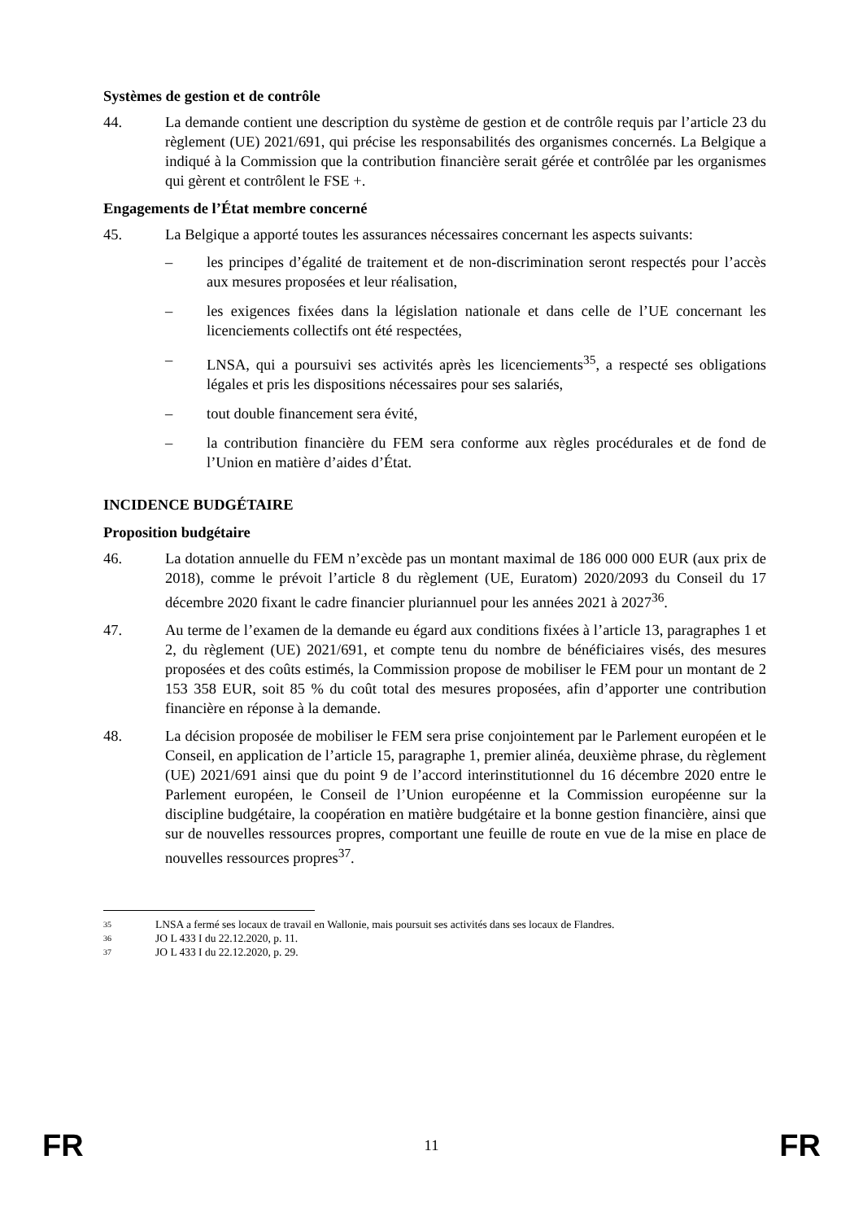Systèmes de gestion et de contrôle
44. La demande contient une description du système de gestion et de contrôle requis par l’article 23 du règlement (UE) 2021/691, qui précise les responsabilités des organismes concernés. La Belgique a indiqué à la Commission que la contribution financière serait gérée et contrôlée par les organismes qui gèrent et contrôlent le FSE +.
Engagements de l’État membre concerné
45. La Belgique a apporté toutes les assurances nécessaires concernant les aspects suivants:
– les principes d’égalité de traitement et de non-discrimination seront respectés pour l’accès aux mesures proposées et leur réalisation,
– les exigences fixées dans la législation nationale et dans celle de l’UE concernant les licenciements collectifs ont été respectées,
– LNSA, qui a poursuivi ses activités après les licenciements<sup>35</sup>, a respecté ses obligations légales et pris les dispositions nécessaires pour ses salariés,
– tout double financement sera évité,
– la contribution financière du FEM sera conforme aux règles procédurales et de fond de l’Union en matière d’aides d’État.
INCIDENCE BUDGÉTAIRE
Proposition budgétaire
46. La dotation annuelle du FEM n’excède pas un montant maximal de 186 000 000 EUR (aux prix de 2018), comme le prévoit l’article 8 du règlement (UE, Euratom) 2020/2093 du Conseil du 17 décembre 2020 fixant le cadre financier pluriannuel pour les années 2021 à 2027<sup>36</sup>.
47. Au terme de l’examen de la demande eu égard aux conditions fixées à l’article 13, paragraphes 1 et 2, du règlement (UE) 2021/691, et compte tenu du nombre de bénéficiaires visés, des mesures proposées et des coûts estimés, la Commission propose de mobiliser le FEM pour un montant de 2 153 358 EUR, soit 85 % du coût total des mesures proposées, afin d’apporter une contribution financière en réponse à la demande.
48. La décision proposée de mobiliser le FEM sera prise conjointement par le Parlement européen et le Conseil, en application de l’article 15, paragraphe 1, premier alinéa, deuxième phrase, du règlement (UE) 2021/691 ainsi que du point 9 de l’accord interinstitutionnel du 16 décembre 2020 entre le Parlement européen, le Conseil de l’Union européenne et la Commission européenne sur la discipline budgétaire, la coopération en matière budgétaire et la bonne gestion financière, ainsi que sur de nouvelles ressources propres, comportant une feuille de route en vue de la mise en place de nouvelles ressources propres<sup>37</sup>.
35 LNSA a fermé ses locaux de travail en Wallonie, mais poursuit ses activités dans ses locaux de Flandres.
36 JO L 433 I du 22.12.2020, p. 11.
37 JO L 433 I du 22.12.2020, p. 29.
FR 11 FR